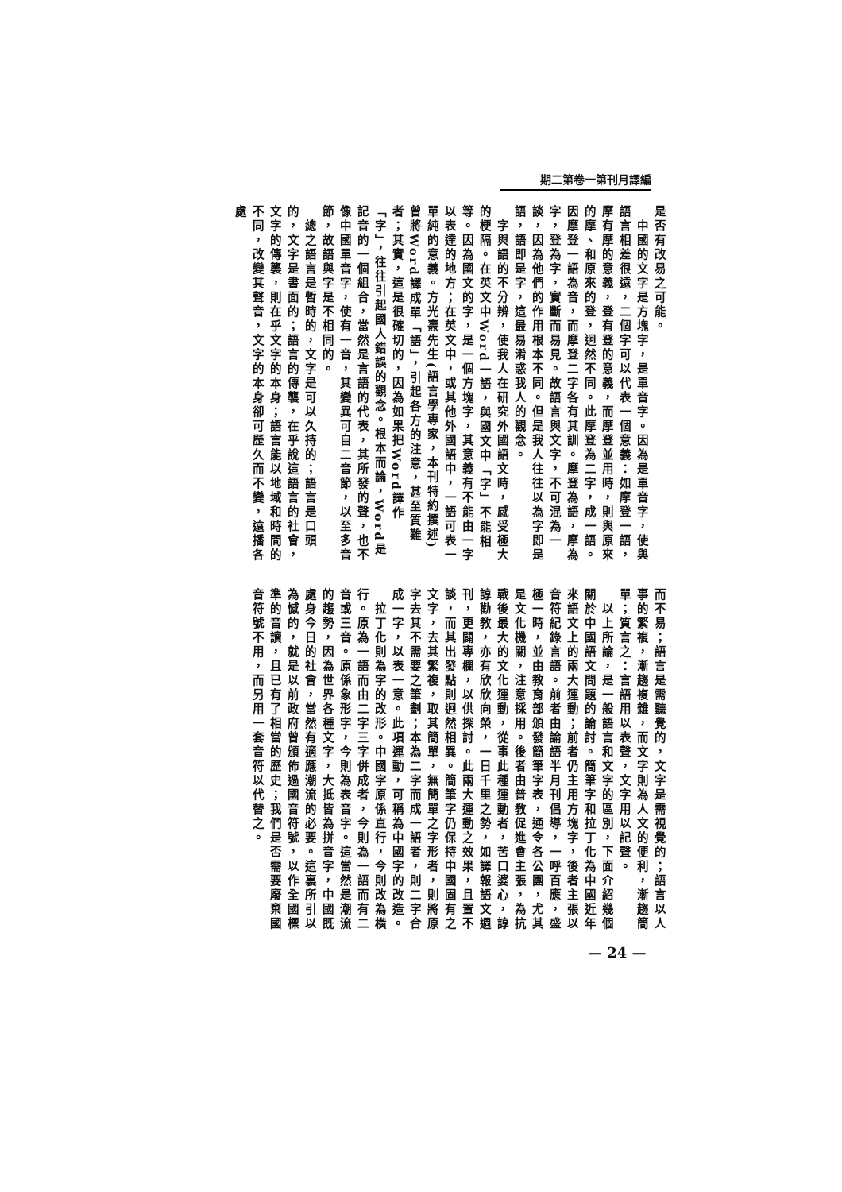期二第卷一第刊月譯編
是否有改易之可能。
　中國的文字是方塊字，是單音字。因為是單音字，使與語言相差很遠，二個字可以代表一個意義：如摩登一語，摩有摩的意義，登有登的意義，而摩登並用時，則與原來的摩、和原來的登，迥然不同。此摩登為二字，成一語。因摩登一語為音，而摩登二字各有其訓。摩登為語，摩為字，登為字，實斷而易見。故語言與文字，不可混為一談，因為他們的作用根本不同。但是我人往往以為字即是語，語即是字，這最易淆惑我人的觀念。
　字與語的不分辨，使我人在研究外國語文時，感受極大的梗隔。在英文中Word一語，與國文中「字」不能相等。因為國文的字，是一個方塊字，其意義有不能由一字以表達的地方；在英文中，或其他外國語中，一語可表一單純的意義。方光燾先生(語言學專家，本刊特約撰述)曾將Word譯成單「語」，引起各方的注意，甚至質難者；其實，這是很確切的，因為如果把Word譯作「字」，往往引起國人錯誤的觀念。根本而論，Word是記音的一個組合，當然是言語的代表，其所發的聲，也不像中國單音字，使有一音，其變異可自二音節，以至多音節，故語與字是不相同的。
　總之語言是暫時的，文字是可以久持的；語言是口頭的，文字是書面的；語言的傳襲，在乎說這語言的社會，文字的傳襲，則在乎文字的本身；語言能以地域和時間的不同，改變其聲音，文字的本身卻可歷久而不變，遠播各處
而不易；語言是需聽覺的，文字是需視覺的；語言以人事的繁複，漸趨複雜，而文字則為人文的便利，漸趨簡單；質言之：言語用以表聲，文字用以記聲。
　以上所論，是一般語言和文字的區別，下面介紹幾個關於中國語文問題的論討。簡筆字和拉丁化為中國近年來語文上的兩大運動；前者仍主用方塊字，後者主張以音符紀錄言語。前者由論語半月刊倡導，一呼百應，盛極一時，並由教育部頒發簡筆字表，通令各公團，尤其是文化機關，注意採用。後者由普教促進會主張，為抗戰後最大的文化運動，從事此種運動者，苦口婆心，諄諄勸教，亦有欣欣向榮，一日千里之勢，如譯報語文週刊，更闢專欄，以供探討。此兩大運動之效果，且置不談，而其出發點則迥然相異。簡筆字仍保持中國固有之文字，去其繁複，取其簡單，無簡單之字形者，則將原字去其不需要之筆劃；本為二字而成一語者，則二字合成一字，以表一意。此項運動，可稱為中國字的改造。
　拉丁化則為字的改形。中國字原係直行，今則改為橫行。原為一語而由二字三字併成者，今則為一語而有二音或三音。原係象形字，今則為表音字。這當然是潮流的趨勢，因為世界各種文字，大抵皆為拼音字，中國既處身今日的社會，當然有適應潮流的必要。這裏所引以為憾的，就是以前政府曾頒佈過國音符號，以作全國標準的音讀，且已有了相當的歷史；我們是否需要廢棄國音符號不用，而另用一套音符以代替之。
— 24 —